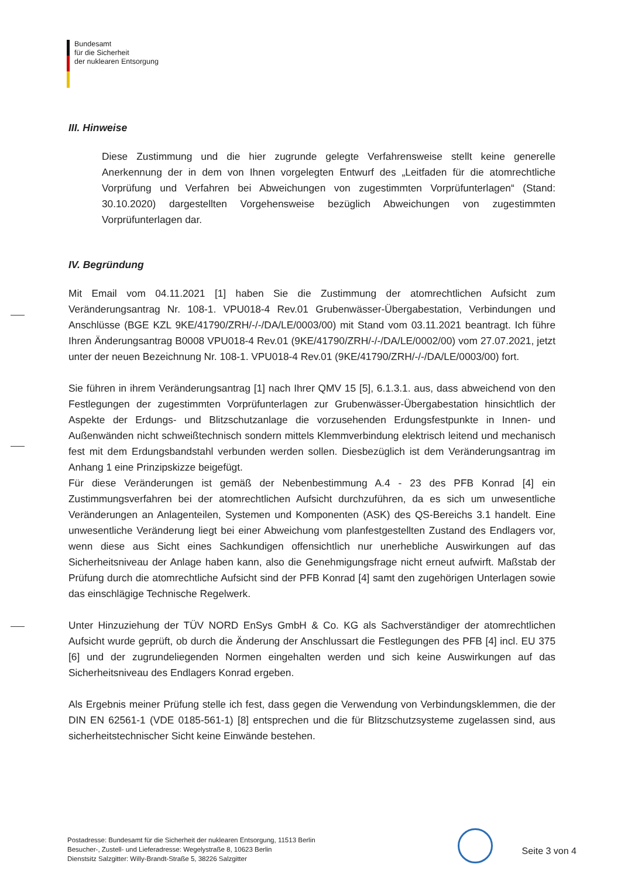Bundesamt
für die Sicherheit
der nuklearen Entsorgung
III. Hinweise
Diese Zustimmung und die hier zugrunde gelegte Verfahrensweise stellt keine generelle Anerkennung der in dem von Ihnen vorgelegten Entwurf des „Leitfaden für die atomrechtliche Vorprüfung und Verfahren bei Abweichungen von zugestimmten Vorprüfunterlagen“ (Stand: 30.10.2020) dargestellten Vorgehensweise bezüglich Abweichungen von zugestimmten Vorprüfunterlagen dar.
IV. Begründung
Mit Email vom 04.11.2021 [1] haben Sie die Zustimmung der atomrechtlichen Aufsicht zum Veränderungsantrag Nr. 108-1. VPU018-4 Rev.01 Grubenwässer-Übergabestation, Verbindungen und Anschlüsse (BGE KZL 9KE/41790/ZRH/-/-/DA/LE/0003/00) mit Stand vom 03.11.2021 beantragt. Ich führe Ihren Änderungsantrag B0008 VPU018-4 Rev.01 (9KE/41790/ZRH/-/-/DA/LE/0002/00) vom 27.07.2021, jetzt unter der neuen Bezeichnung Nr. 108-1. VPU018-4 Rev.01 (9KE/41790/ZRH/-/-/DA/LE/0003/00) fort.
Sie führen in ihrem Veränderungsantrag [1] nach Ihrer QMV 15 [5], 6.1.3.1. aus, dass abweichend von den Festlegungen der zugestimmten Vorprüfunterlagen zur Grubenwässer-Übergabestation hinsichtlich der Aspekte der Erdungs- und Blitzschutzanlage die vorzusehenden Erdungsfestpunkte in Innen- und Außenwänden nicht schweißtechnisch sondern mittels Klemmverbindung elektrisch leitend und mechanisch fest mit dem Erdungsbandstahl verbunden werden sollen. Diesbezüglich ist dem Veränderungsantrag im Anhang 1 eine Prinzipskizze beigefügt.
Für diese Veränderungen ist gemäß der Nebenbestimmung A.4 - 23 des PFB Konrad [4] ein Zustimmungsverfahren bei der atomrechtlichen Aufsicht durchzuführen, da es sich um unwesentliche Veränderungen an Anlagenteilen, Systemen und Komponenten (ASK) des QS-Bereichs 3.1 handelt. Eine unwesentliche Veränderung liegt bei einer Abweichung vom planfestgestellten Zustand des Endlagers vor, wenn diese aus Sicht eines Sachkundigen offensichtlich nur unerhebliche Auswirkungen auf das Sicherheitsniveau der Anlage haben kann, also die Genehmigungsfrage nicht erneut aufwirft. Maßstab der Prüfung durch die atomrechtliche Aufsicht sind der PFB Konrad [4] samt den zugehörigen Unterlagen sowie das einschlägige Technische Regelwerk.
Unter Hinzuziehung der TÜV NORD EnSys GmbH & Co. KG als Sachverständiger der atomrechtlichen Aufsicht wurde geprüft, ob durch die Änderung der Anschlussart die Festlegungen des PFB [4] incl. EU 375 [6] und der zugrundeliegenden Normen eingehalten werden und sich keine Auswirkungen auf das Sicherheitsniveau des Endlagers Konrad ergeben.
Als Ergebnis meiner Prüfung stelle ich fest, dass gegen die Verwendung von Verbindungsklemmen, die der DIN EN 62561-1 (VDE 0185-561-1) [8] entsprechen und die für Blitzschutzsysteme zugelassen sind, aus sicherheitstechnischer Sicht keine Einwände bestehen.
Postadresse: Bundesamt für die Sicherheit der nuklearen Entsorgung, 11513 Berlin
Besucher-, Zustell- und Lieferadresse: Wegelystraße 8, 10623 Berlin
Dienstsitz Salzgitter: Willy-Brandt-Straße 5, 38226 Salzgitter
Seite 3 von 4